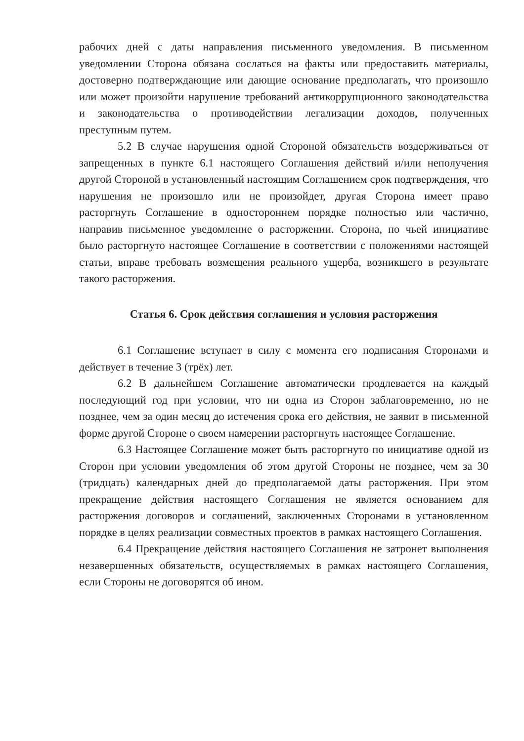рабочих дней с даты направления письменного уведомления. В письменном уведомлении Сторона обязана сослаться на факты или предоставить материалы, достоверно подтверждающие или дающие основание предполагать, что произошло или может произойти нарушение требований антикоррупционного законодательства и законодательства о противодействии легализации доходов, полученных преступным путем.
5.2 В случае нарушения одной Стороной обязательств воздерживаться от запрещенных в пункте 6.1 настоящего Соглашения действий и/или неполучения другой Стороной в установленный настоящим Соглашением срок подтверждения, что нарушения не произошло или не произойдет, другая Сторона имеет право расторгнуть Соглашение в одностороннем порядке полностью или частично, направив письменное уведомление о расторжении. Сторона, по чьей инициативе было расторгнуто настоящее Соглашение в соответствии с положениями настоящей статьи, вправе требовать возмещения реального ущерба, возникшего в результате такого расторжения.
Статья 6. Срок действия соглашения и условия расторжения
6.1 Соглашение вступает в силу с момента его подписания Сторонами и действует в течение 3 (трёх) лет.
6.2 В дальнейшем Соглашение автоматически продлевается на каждый последующий год при условии, что ни одна из Сторон заблаговременно, но не позднее, чем за один месяц до истечения срока его действия, не заявит в письменной форме другой Стороне о своем намерении расторгнуть настоящее Соглашение.
6.3 Настоящее Соглашение может быть расторгнуто по инициативе одной из Сторон при условии уведомления об этом другой Стороны не позднее, чем за 30 (тридцать) календарных дней до предполагаемой даты расторжения. При этом прекращение действия настоящего Соглашения не является основанием для расторжения договоров и соглашений, заключенных Сторонами в установленном порядке в целях реализации совместных проектов в рамках настоящего Соглашения.
6.4 Прекращение действия настоящего Соглашения не затронет выполнения незавершенных обязательств, осуществляемых в рамках настоящего Соглашения, если Стороны не договорятся об ином.